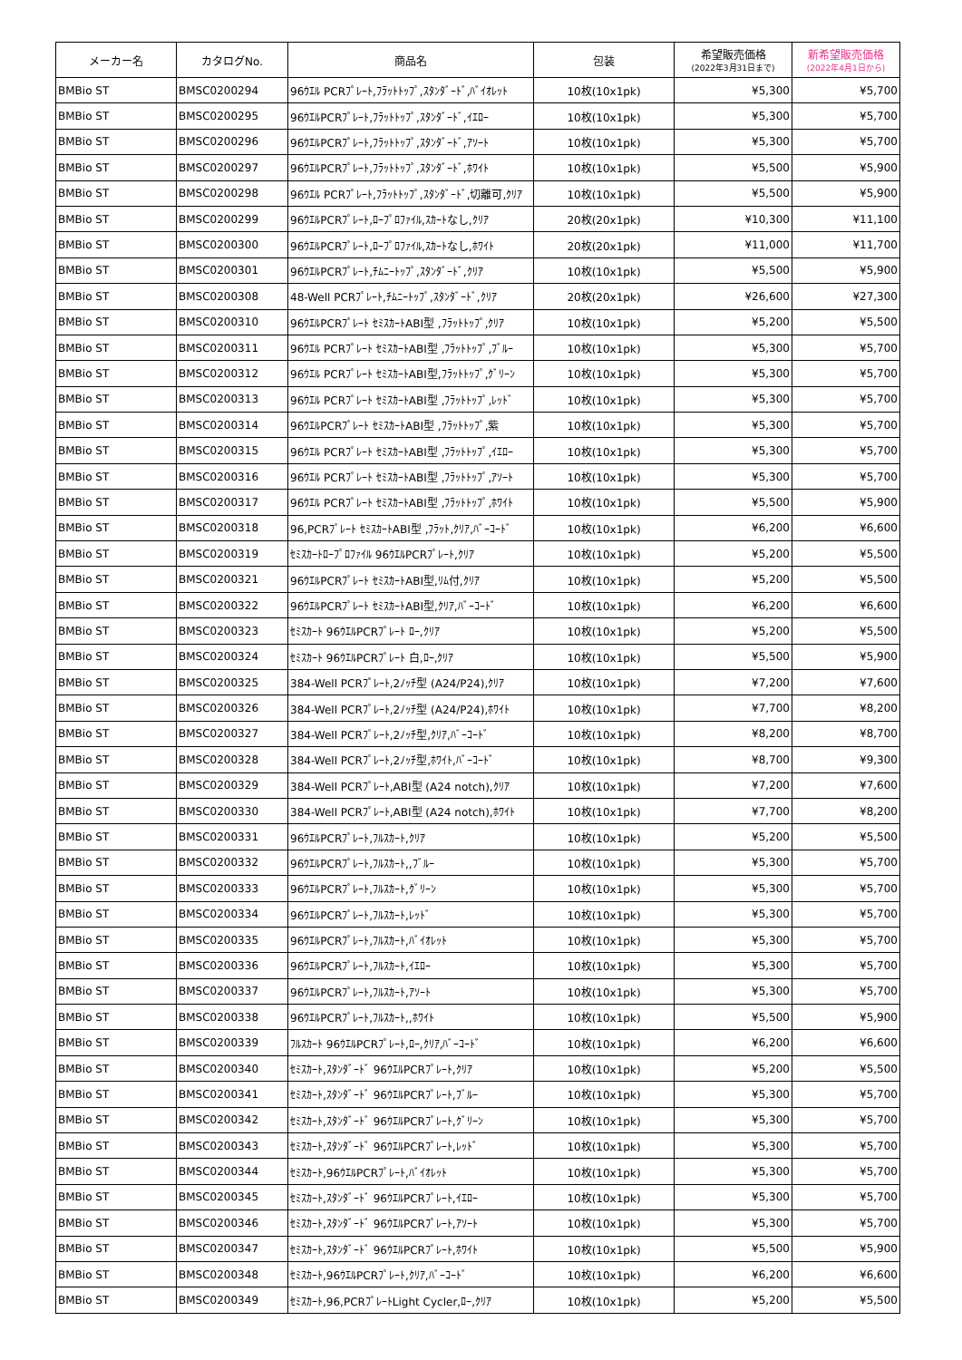| メーカー名 | カタログNo. | 商品名 | 包装 | 希望販売価格 (2022年3月31日まで) | 新希望販売価格 (2022年4月1日から) |
| --- | --- | --- | --- | --- | --- |
| BMBio ST | BMSC0200294 | 96ｳｴﾙ PCRﾌﾟﾚｰﾄ,ﾌﾗｯﾄﾄｯﾌﾟ,ｽﾀﾝﾀﾞｰﾄﾞ,ﾊﾞｲｵﾚｯﾄ | 10枚(10x1pk) | ¥5,300 | ¥5,700 |
| BMBio ST | BMSC0200295 | 96ｳｴﾙPCRﾌﾟﾚｰﾄ,ﾌﾗｯﾄﾄｯﾌﾟ,ｽﾀﾝﾀﾞｰﾄﾞ,ｲｴﾛｰ | 10枚(10x1pk) | ¥5,300 | ¥5,700 |
| BMBio ST | BMSC0200296 | 96ｳｴﾙPCRﾌﾟﾚｰﾄ,ﾌﾗｯﾄﾄｯﾌﾟ,ｽﾀﾝﾀﾞｰﾄﾞ,ｱｿｰﾄ | 10枚(10x1pk) | ¥5,300 | ¥5,700 |
| BMBio ST | BMSC0200297 | 96ｳｴﾙPCRﾌﾟﾚｰﾄ,ﾌﾗｯﾄﾄｯﾌﾟ,ｽﾀﾝﾀﾞｰﾄﾞ,ﾎﾜｲﾄ | 10枚(10x1pk) | ¥5,500 | ¥5,900 |
| BMBio ST | BMSC0200298 | 96ｳｴﾙ PCRﾌﾟﾚｰﾄ,ﾌﾗｯﾄﾄｯﾌﾟ,ｽﾀﾝﾀﾞｰﾄﾞ,切離可,ｸﾘｱ | 10枚(10x1pk) | ¥5,500 | ¥5,900 |
| BMBio ST | BMSC0200299 | 96ｳｴﾙPCRﾌﾟﾚｰﾄ,ﾛｰﾌﾟﾛﾌｧｲﾙ,ｽｶｰﾄなし,ｸﾘｱ | 20枚(20x1pk) | ¥10,300 | ¥11,100 |
| BMBio ST | BMSC0200300 | 96ｳｴﾙPCRﾌﾟﾚｰﾄ,ﾛｰﾌﾟﾛﾌｧｲﾙ,ｽｶｰﾄなし,ﾎﾜｲﾄ | 20枚(20x1pk) | ¥11,000 | ¥11,700 |
| BMBio ST | BMSC0200301 | 96ｳｴﾙPCRﾌﾟﾚｰﾄ,ﾁﾑﾆｰﾄｯﾌﾟ,ｽﾀﾝﾀﾞｰﾄﾞ,ｸﾘｱ | 10枚(10x1pk) | ¥5,500 | ¥5,900 |
| BMBio ST | BMSC0200308 | 48-Well PCRﾌﾟﾚｰﾄ,ﾁﾑﾆｰﾄｯﾌﾟ,ｽﾀﾝﾀﾞｰﾄﾞ,ｸﾘｱ | 20枚(20x1pk) | ¥26,600 | ¥27,300 |
| BMBio ST | BMSC0200310 | 96ｳｴﾙPCRﾌﾟﾚｰﾄ ｾﾐｽｶｰﾄABI型 ,ﾌﾗｯﾄﾄｯﾌﾟ,ｸﾘｱ | 10枚(10x1pk) | ¥5,200 | ¥5,500 |
| BMBio ST | BMSC0200311 | 96ｳｴﾙ PCRﾌﾟﾚｰﾄ ｾﾐｽｶｰﾄABI型 ,ﾌﾗｯﾄﾄｯﾌﾟ,ﾌﾞﾙｰ | 10枚(10x1pk) | ¥5,300 | ¥5,700 |
| BMBio ST | BMSC0200312 | 96ｳｴﾙ PCRﾌﾟﾚｰﾄ ｾﾐｽｶｰﾄABI型,ﾌﾗｯﾄﾄｯﾌﾟ,ｸﾞﾘｰﾝ | 10枚(10x1pk) | ¥5,300 | ¥5,700 |
| BMBio ST | BMSC0200313 | 96ｳｴﾙ PCRﾌﾟﾚｰﾄ ｾﾐｽｶｰﾄABI型 ,ﾌﾗｯﾄﾄｯﾌﾟ,ﾚｯﾄﾞ | 10枚(10x1pk) | ¥5,300 | ¥5,700 |
| BMBio ST | BMSC0200314 | 96ｳｴﾙPCRﾌﾟﾚｰﾄ ｾﾐｽｶｰﾄABI型 ,ﾌﾗｯﾄﾄｯﾌﾟ,紫 | 10枚(10x1pk) | ¥5,300 | ¥5,700 |
| BMBio ST | BMSC0200315 | 96ｳｴﾙ PCRﾌﾟﾚｰﾄ ｾﾐｽｶｰﾄABI型 ,ﾌﾗｯﾄﾄｯﾌﾟ,ｲｴﾛｰ | 10枚(10x1pk) | ¥5,300 | ¥5,700 |
| BMBio ST | BMSC0200316 | 96ｳｴﾙ PCRﾌﾟﾚｰﾄ ｾﾐｽｶｰﾄABI型 ,ﾌﾗｯﾄﾄｯﾌﾟ,ｱｿｰﾄ | 10枚(10x1pk) | ¥5,300 | ¥5,700 |
| BMBio ST | BMSC0200317 | 96ｳｴﾙ PCRﾌﾟﾚｰﾄ ｾﾐｽｶｰﾄABI型 ,ﾌﾗｯﾄﾄｯﾌﾟ,ﾎﾜｲﾄ | 10枚(10x1pk) | ¥5,500 | ¥5,900 |
| BMBio ST | BMSC0200318 | 96,PCRﾌﾟﾚｰﾄ ｾﾐｽｶｰﾄABI型 ,ﾌﾗｯﾄ,ｸﾘｱ,ﾊﾞｰｺｰﾄﾞ | 10枚(10x1pk) | ¥6,200 | ¥6,600 |
| BMBio ST | BMSC0200319 | ｾﾐｽｶｰﾄﾛｰﾌﾟﾛﾌｧｲﾙ 96ｳｴﾙPCRﾌﾟﾚｰﾄ,ｸﾘｱ | 10枚(10x1pk) | ¥5,200 | ¥5,500 |
| BMBio ST | BMSC0200321 | 96ｳｴﾙPCRﾌﾟﾚｰﾄ ｾﾐｽｶｰﾄABI型,ﾘﾑ付,ｸﾘｱ | 10枚(10x1pk) | ¥5,200 | ¥5,500 |
| BMBio ST | BMSC0200322 | 96ｳｴﾙPCRﾌﾟﾚｰﾄ ｾﾐｽｶｰﾄABI型,ｸﾘｱ,ﾊﾞｰｺｰﾄﾞ | 10枚(10x1pk) | ¥6,200 | ¥6,600 |
| BMBio ST | BMSC0200323 | ｾﾐｽｶｰﾄ 96ｳｴﾙPCRﾌﾟﾚｰﾄ ﾛｰ,ｸﾘｱ | 10枚(10x1pk) | ¥5,200 | ¥5,500 |
| BMBio ST | BMSC0200324 | ｾﾐｽｶｰﾄ 96ｳｴﾙPCRﾌﾟﾚｰﾄ 白,ﾛｰ,ｸﾘｱ | 10枚(10x1pk) | ¥5,500 | ¥5,900 |
| BMBio ST | BMSC0200325 | 384-Well PCRﾌﾟﾚｰﾄ,2ﾉｯﾁ型 (A24/P24),ｸﾘｱ | 10枚(10x1pk) | ¥7,200 | ¥7,600 |
| BMBio ST | BMSC0200326 | 384-Well PCRﾌﾟﾚｰﾄ,2ﾉｯﾁ型 (A24/P24),ﾎﾜｲﾄ | 10枚(10x1pk) | ¥7,700 | ¥8,200 |
| BMBio ST | BMSC0200327 | 384-Well PCRﾌﾟﾚｰﾄ,2ﾉｯﾁ型,ｸﾘｱ,ﾊﾞｰｺｰﾄﾞ | 10枚(10x1pk) | ¥8,200 | ¥8,700 |
| BMBio ST | BMSC0200328 | 384-Well PCRﾌﾟﾚｰﾄ,2ﾉｯﾁ型,ﾎﾜｲﾄ,ﾊﾞｰｺｰﾄﾞ | 10枚(10x1pk) | ¥8,700 | ¥9,300 |
| BMBio ST | BMSC0200329 | 384-Well PCRﾌﾟﾚｰﾄ,ABI型 (A24 notch),ｸﾘｱ | 10枚(10x1pk) | ¥7,200 | ¥7,600 |
| BMBio ST | BMSC0200330 | 384-Well PCRﾌﾟﾚｰﾄ,ABI型 (A24 notch),ﾎﾜｲﾄ | 10枚(10x1pk) | ¥7,700 | ¥8,200 |
| BMBio ST | BMSC0200331 | 96ｳｴﾙPCRﾌﾟﾚｰﾄ,ﾌﾙｽｶｰﾄ,ｸﾘｱ | 10枚(10x1pk) | ¥5,200 | ¥5,500 |
| BMBio ST | BMSC0200332 | 96ｳｴﾙPCRﾌﾟﾚｰﾄ,ﾌﾙｽｶｰﾄ,,ﾌﾞﾙｰ | 10枚(10x1pk) | ¥5,300 | ¥5,700 |
| BMBio ST | BMSC0200333 | 96ｳｴﾙPCRﾌﾟﾚｰﾄ,ﾌﾙｽｶｰﾄ,ｸﾞﾘｰﾝ | 10枚(10x1pk) | ¥5,300 | ¥5,700 |
| BMBio ST | BMSC0200334 | 96ｳｴﾙPCRﾌﾟﾚｰﾄ,ﾌﾙｽｶｰﾄ,ﾚｯﾄﾞ | 10枚(10x1pk) | ¥5,300 | ¥5,700 |
| BMBio ST | BMSC0200335 | 96ｳｴﾙPCRﾌﾟﾚｰﾄ,ﾌﾙｽｶｰﾄ,ﾊﾞｲｵﾚｯﾄ | 10枚(10x1pk) | ¥5,300 | ¥5,700 |
| BMBio ST | BMSC0200336 | 96ｳｴﾙPCRﾌﾟﾚｰﾄ,ﾌﾙｽｶｰﾄ,ｲｴﾛｰ | 10枚(10x1pk) | ¥5,300 | ¥5,700 |
| BMBio ST | BMSC0200337 | 96ｳｴﾙPCRﾌﾟﾚｰﾄ,ﾌﾙｽｶｰﾄ,ｱｿｰﾄ | 10枚(10x1pk) | ¥5,300 | ¥5,700 |
| BMBio ST | BMSC0200338 | 96ｳｴﾙPCRﾌﾟﾚｰﾄ,ﾌﾙｽｶｰﾄ,,ﾎﾜｲﾄ | 10枚(10x1pk) | ¥5,500 | ¥5,900 |
| BMBio ST | BMSC0200339 | ﾌﾙｽｶｰﾄ 96ｳｴﾙPCRﾌﾟﾚｰﾄ,ﾛｰ,ｸﾘｱ,ﾊﾞｰｺｰﾄﾞ | 10枚(10x1pk) | ¥6,200 | ¥6,600 |
| BMBio ST | BMSC0200340 | ｾﾐｽｶｰﾄ,ｽﾀﾝﾀﾞｰﾄﾞ 96ｳｴﾙPCRﾌﾟﾚｰﾄ,ｸﾘｱ | 10枚(10x1pk) | ¥5,200 | ¥5,500 |
| BMBio ST | BMSC0200341 | ｾﾐｽｶｰﾄ,ｽﾀﾝﾀﾞｰﾄﾞ 96ｳｴﾙPCRﾌﾟﾚｰﾄ,ﾌﾞﾙｰ | 10枚(10x1pk) | ¥5,300 | ¥5,700 |
| BMBio ST | BMSC0200342 | ｾﾐｽｶｰﾄ,ｽﾀﾝﾀﾞｰﾄﾞ 96ｳｴﾙPCRﾌﾟﾚｰﾄ,ｸﾞﾘｰﾝ | 10枚(10x1pk) | ¥5,300 | ¥5,700 |
| BMBio ST | BMSC0200343 | ｾﾐｽｶｰﾄ,ｽﾀﾝﾀﾞｰﾄﾞ 96ｳｴﾙPCRﾌﾟﾚｰﾄ,ﾚｯﾄﾞ | 10枚(10x1pk) | ¥5,300 | ¥5,700 |
| BMBio ST | BMSC0200344 | ｾﾐｽｶｰﾄ,96ｳｴﾙPCRﾌﾟﾚｰﾄ,ﾊﾞｲｵﾚｯﾄ | 10枚(10x1pk) | ¥5,300 | ¥5,700 |
| BMBio ST | BMSC0200345 | ｾﾐｽｶｰﾄ,ｽﾀﾝﾀﾞｰﾄﾞ 96ｳｴﾙPCRﾌﾟﾚｰﾄ,ｲｴﾛｰ | 10枚(10x1pk) | ¥5,300 | ¥5,700 |
| BMBio ST | BMSC0200346 | ｾﾐｽｶｰﾄ,ｽﾀﾝﾀﾞｰﾄﾞ 96ｳｴﾙPCRﾌﾟﾚｰﾄ,ｱｿｰﾄ | 10枚(10x1pk) | ¥5,300 | ¥5,700 |
| BMBio ST | BMSC0200347 | ｾﾐｽｶｰﾄ,ｽﾀﾝﾀﾞｰﾄﾞ 96ｳｴﾙPCRﾌﾟﾚｰﾄ,ﾎﾜｲﾄ | 10枚(10x1pk) | ¥5,500 | ¥5,900 |
| BMBio ST | BMSC0200348 | ｾﾐｽｶｰﾄ,96ｳｴﾙPCRﾌﾟﾚｰﾄ,ｸﾘｱ,ﾊﾞｰｺｰﾄﾞ | 10枚(10x1pk) | ¥6,200 | ¥6,600 |
| BMBio ST | BMSC0200349 | ｾﾐｽｶｰﾄ,96,PCRﾌﾟﾚｰﾄLight Cycler,ﾛｰ,ｸﾘｱ | 10枚(10x1pk) | ¥5,200 | ¥5,500 |